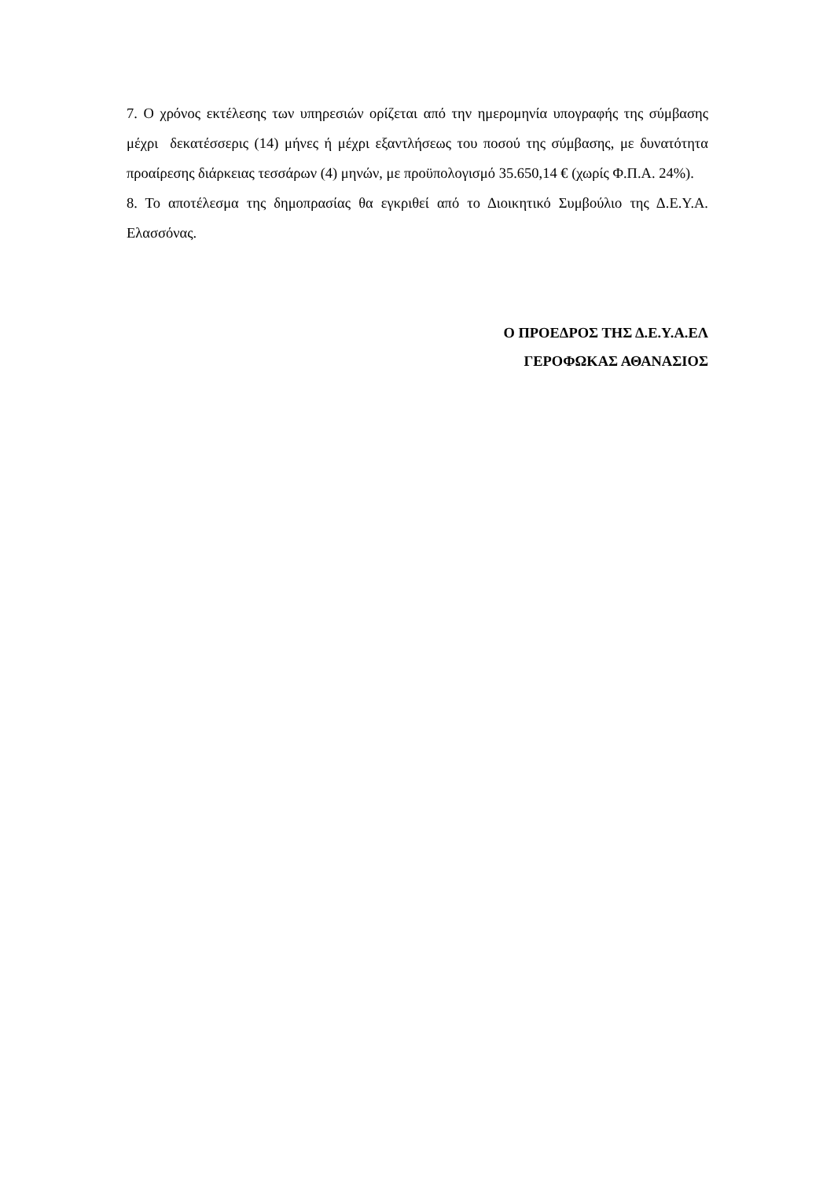7. Ο χρόνος εκτέλεσης των υπηρεσιών ορίζεται από την ημερομηνία υπογραφής της σύμβασης μέχρι δεκατέσσερις (14) μήνες ή μέχρι εξαντλήσεως του ποσού της σύμβασης, με δυνατότητα προαίρεσης διάρκειας τεσσάρων (4) μηνών, με προϋπολογισμό 35.650,14 € (χωρίς Φ.Π.Α. 24%).
8. Το αποτέλεσμα της δημοπρασίας θα εγκριθεί από το Διοικητικό Συμβούλιο της Δ.Ε.Υ.Α. Ελασσόνας.
Ο ΠΡΟΕΔΡΟΣ ΤΗΣ Δ.Ε.Υ.Α.ΕΛ
ΓΕΡΟΦΩΚΑΣ ΑΘΑΝΑΣΙΟΣ